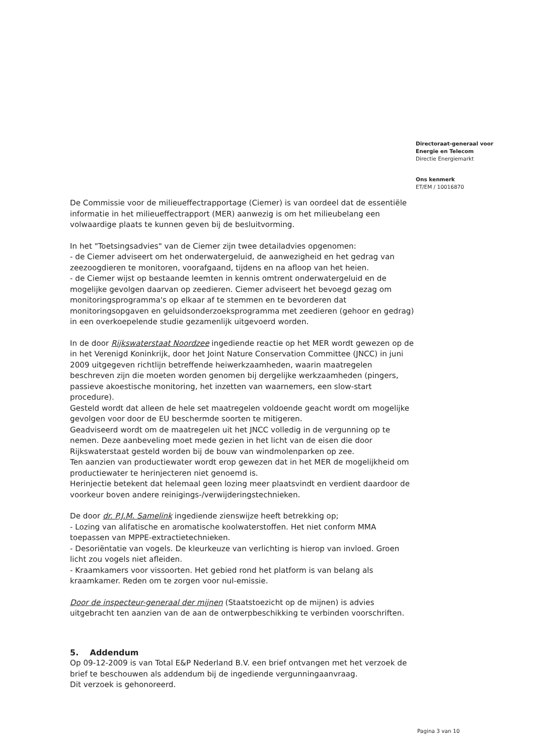Directoraat-generaal voor
Energie en Telecom
Directie Energiemarkt
Ons kenmerk
ET/EM / 10016870
De Commissie voor de milieueffectrapportage (Ciemer) is van oordeel dat de essentiële informatie in het milieueffectrapport (MER) aanwezig is om het milieubelang een volwaardige plaats te kunnen geven bij de besluitvorming.
In het "Toetsingsadvies" van de Ciemer zijn twee detailadvies opgenomen:
- de Ciemer adviseert om het onderwatergeluid, de aanwezigheid en het gedrag van zeezoogdieren te monitoren, voorafgaand, tijdens en na afloop van het heien.
- de Ciemer wijst op bestaande leemten in kennis omtrent onderwatergeluid en de mogelijke gevolgen daarvan op zeedieren. Ciemer adviseert het bevoegd gezag om monitoringsprogramma's op elkaar af te stemmen en te bevorderen dat monitoringsopgaven en geluidsonderzoeksprogramma met zeedieren (gehoor en gedrag) in een overkoepelende studie gezamenlijk uitgevoerd worden.
In de door Rijkswaterstaat Noordzee ingediende reactie op het MER wordt gewezen op de in het Verenigd Koninkrijk, door het Joint Nature Conservation Committee (JNCC) in juni 2009 uitgegeven richtlijn betreffende heiwerkzaamheden, waarin maatregelen beschreven zijn die moeten worden genomen bij dergelijke werkzaamheden (pingers, passieve akoestische monitoring, het inzetten van waarnemers, een slow-start procedure).
Gesteld wordt dat alleen de hele set maatregelen voldoende geacht wordt om mogelijke gevolgen voor door de EU beschermde soorten te mitigeren.
Geadviseerd wordt om de maatregelen uit het JNCC volledig in de vergunning op te nemen. Deze aanbeveling moet mede gezien in het licht van de eisen die door Rijkswaterstaat gesteld worden bij de bouw van windmolenparken op zee.
Ten aanzien van productiewater wordt erop gewezen dat in het MER de mogelijkheid om productiewater te herinjecteren niet genoemd is.
Herinjectie betekent dat helemaal geen lozing meer plaatsvindt en verdient daardoor de voorkeur boven andere reinigings-/verwijderingstechnieken.
De door dr. P.J.M. Samelink ingediende zienswijze heeft betrekking op;
- Lozing van alifatische en aromatische koolwaterstoffen. Het niet conform MMA toepassen van MPPE-extractietechnieken.
- Desoriëntatie van vogels. De kleurkeuze van verlichting is hierop van invloed. Groen licht zou vogels niet afleiden.
- Kraamkamers voor vissoorten. Het gebied rond het platform is van belang als kraamkamer. Reden om te zorgen voor nul-emissie.
Door de inspecteur-generaal der mijnen (Staatstoezicht op de mijnen) is advies uitgebracht ten aanzien van de aan de ontwerpbeschikking te verbinden voorschriften.
5. Addendum
Op 09-12-2009 is van Total E&P Nederland B.V. een brief ontvangen met het verzoek de brief te beschouwen als addendum bij de ingediende vergunningaanvraag.
Dit verzoek is gehonoreerd.
Pagina 3 van 10